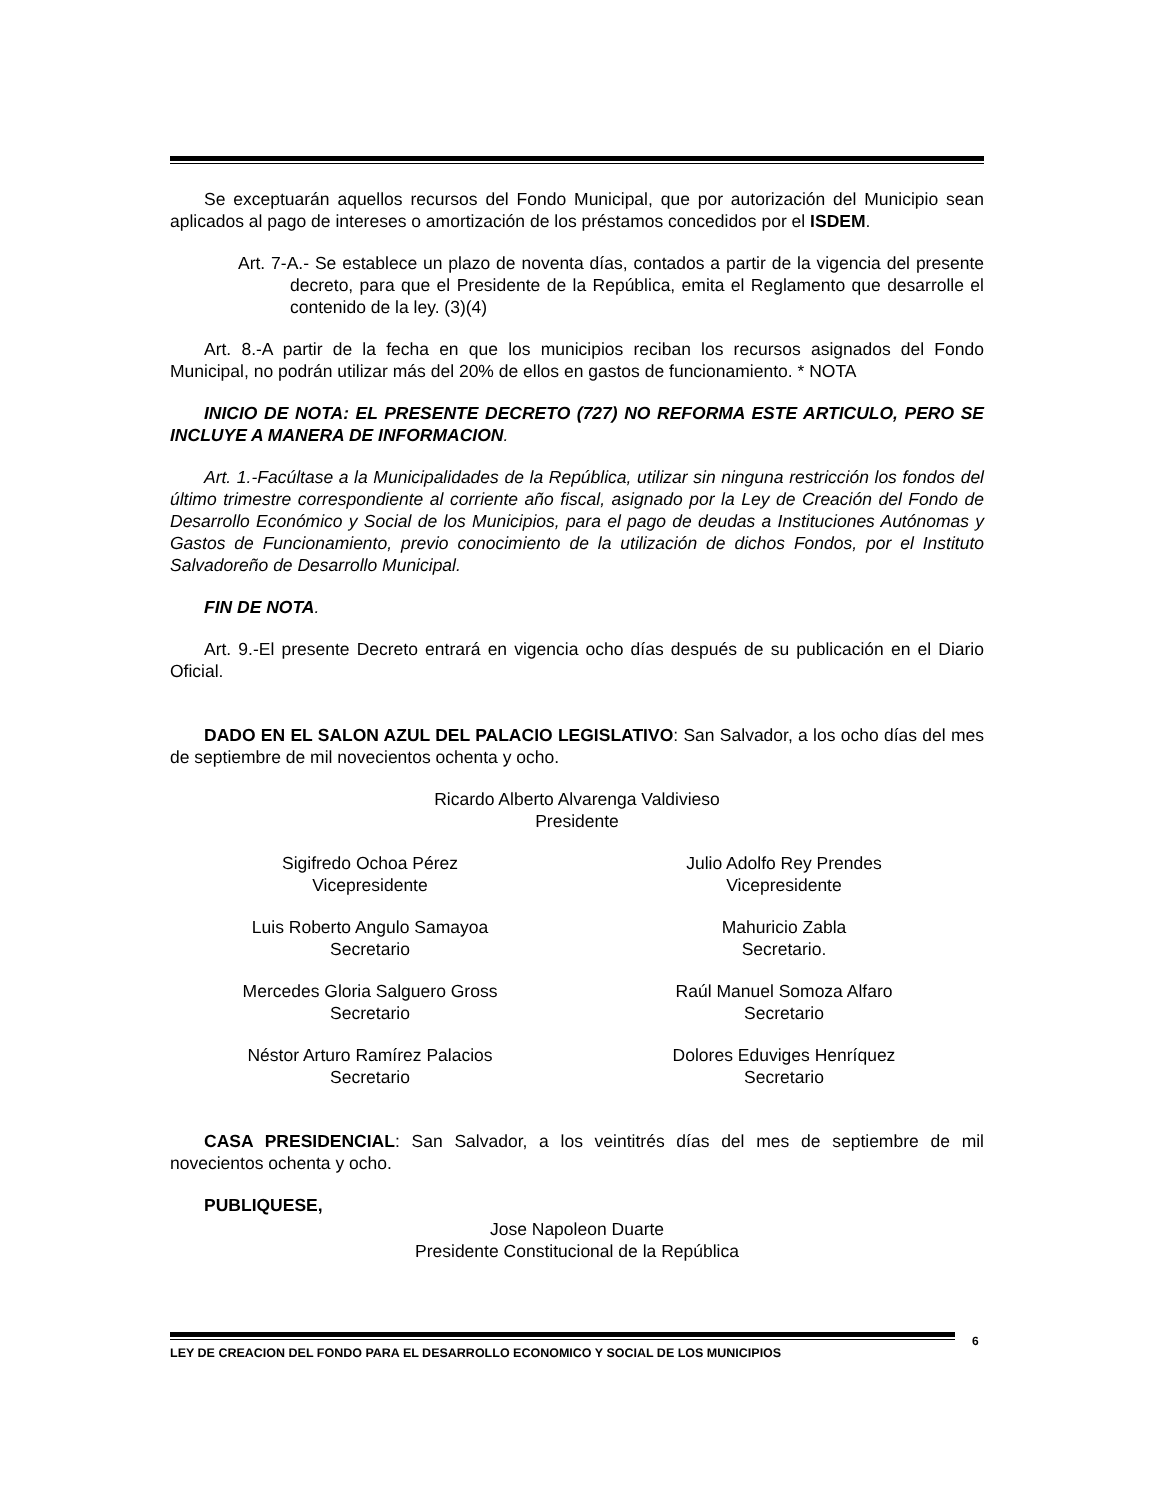Se exceptuarán aquellos recursos del Fondo Municipal, que por autorización del Municipio sean aplicados al pago de intereses o amortización de los préstamos concedidos por el ISDEM.
Art. 7-A.- Se establece un plazo de noventa días, contados a partir de la vigencia del presente decreto, para que el Presidente de la República, emita el Reglamento que desarrolle el contenido de la ley. (3)(4)
Art. 8.-A partir de la fecha en que los municipios reciban los recursos asignados del Fondo Municipal, no podrán utilizar más del 20% de ellos en gastos de funcionamiento. * NOTA
INICIO DE NOTA: EL PRESENTE DECRETO (727) NO REFORMA ESTE ARTICULO, PERO SE INCLUYE A MANERA DE INFORMACION.
Art. 1.-Facúltase a la Municipalidades de la República, utilizar sin ninguna restricción los fondos del último trimestre correspondiente al corriente año fiscal, asignado por la Ley de Creación del Fondo de Desarrollo Económico y Social de los Municipios, para el pago de deudas a Instituciones Autónomas y Gastos de Funcionamiento, previo conocimiento de la utilización de dichos Fondos, por el Instituto Salvadoreño de Desarrollo Municipal.
FIN DE NOTA.
Art. 9.-El presente Decreto entrará en vigencia ocho días después de su publicación en el Diario Oficial.
DADO EN EL SALON AZUL DEL PALACIO LEGISLATIVO: San Salvador, a los ocho días del mes de septiembre de mil novecientos ochenta y ocho.
Ricardo Alberto Alvarenga Valdivieso
Presidente
Sigifredo Ochoa Pérez
Vicepresidente
Julio Adolfo Rey Prendes
Vicepresidente
Luis Roberto Angulo Samayoa
Secretario
Mahuricio Zabla
Secretario.
Mercedes Gloria Salguero Gross
Secretario
Raúl Manuel Somoza Alfaro
Secretario
Néstor Arturo Ramírez Palacios
Secretario
Dolores Eduviges Henríquez
Secretario
CASA PRESIDENCIAL: San Salvador, a los veintitrés días del mes de septiembre de mil novecientos ochenta y ocho.
PUBLIQUESE,
Jose Napoleon Duarte
Presidente Constitucional de la República
LEY DE CREACION DEL FONDO PARA EL DESARROLLO ECONOMICO Y SOCIAL DE LOS MUNICIPIOS 6